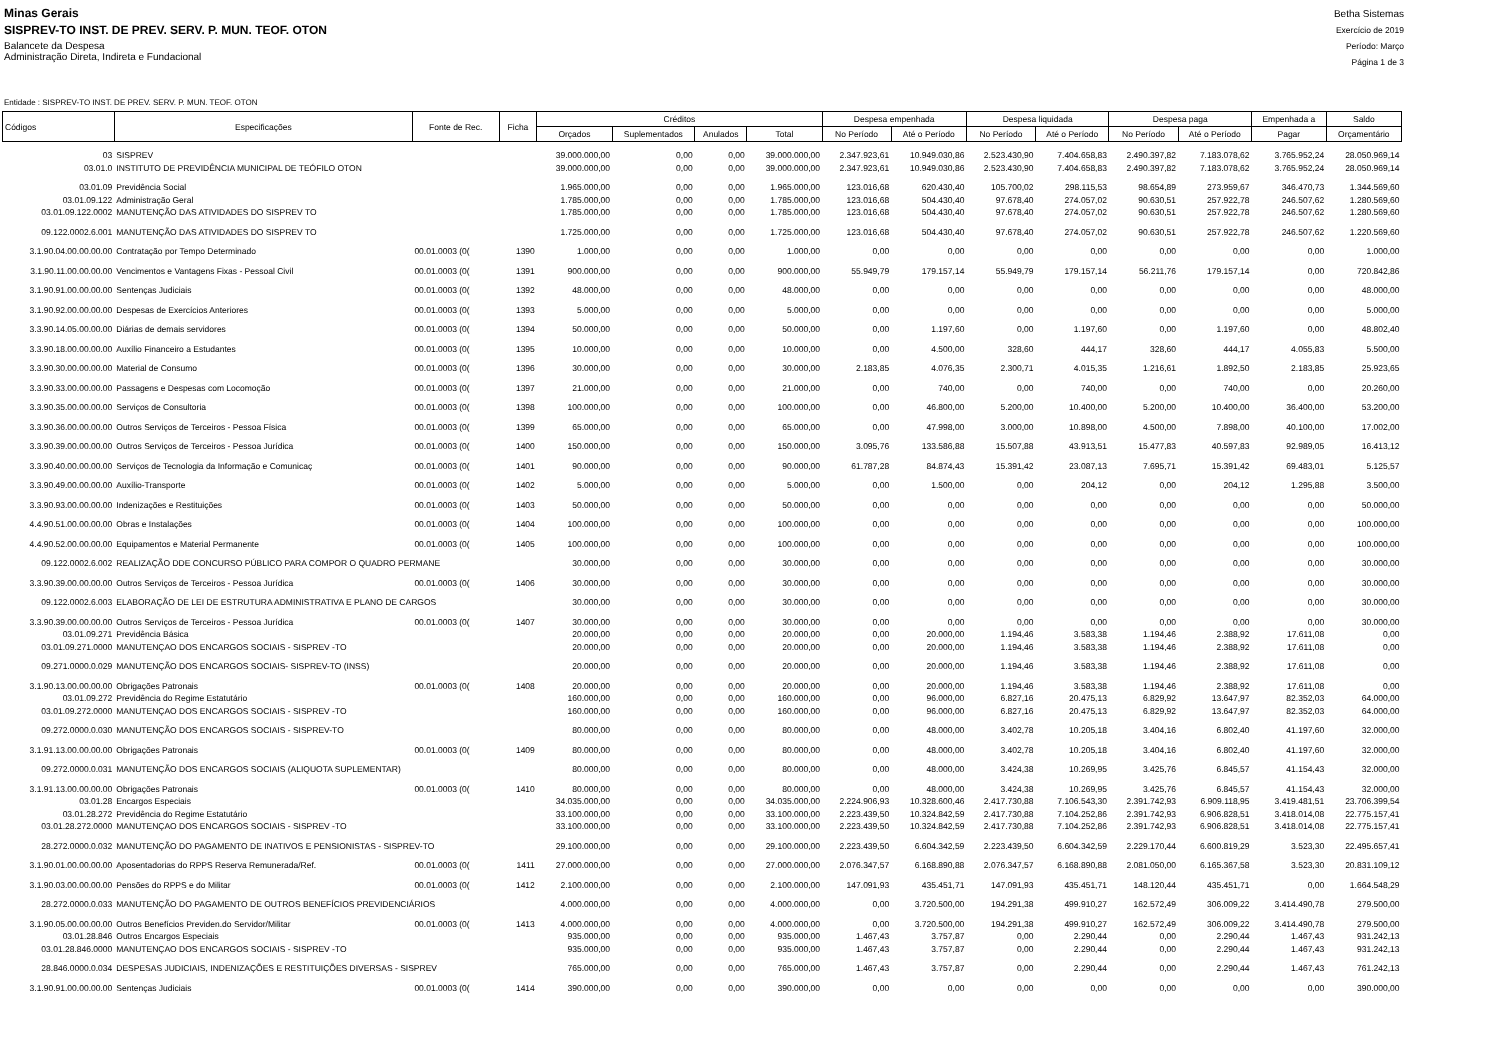Minas Gerais
SISPREV-TO INST. DE PREV. SERV. P. MUN. TEOF. OTON
Balancete da Despesa
Administração Direta, Indireta e Fundacional
Betha Sistemas
Exercício de 2019
Período: Março
Página 1 de 3
Entidade : SISPREV-TO INST. DE PREV. SERV. P. MUN. TEOF. OTON
| Códigos | Especificações | Fonte de Rec. | Ficha | Créditos | | | | Despesa empenhada | | Despesa liquidada | | Despesa paga | | Empenhada a | Saldo |
| --- | --- | --- | --- | --- | --- | --- | --- | --- | --- | --- | --- | --- | --- | --- | --- |
| | | | | Orçados | Suplementados | Anulados | Total | No Período | Até o Período | No Período | Até o Período | No Período | Até o Período | Pagar | Orçamentário |
| 03 | SISPREV | | | 39.000.000,00 | 0,00 | 0,00 | 39.000.000,00 | 2.347.923,61 | 10.949.030,86 | 2.523.430,90 | 7.404.658,83 | 2.490.397,82 | 7.183.078,62 | 3.765.952,24 | 28.050.969,14 |
| 03.01.0 | INSTITUTO DE PREVIDÊNCIA MUNICIPAL DE TEÓFILO OTON | | | 39.000.000,00 | 0,00 | 0,00 | 39.000.000,00 | 2.347.923,61 | 10.949.030,86 | 2.523.430,90 | 7.404.658,83 | 2.490.397,82 | 7.183.078,62 | 3.765.952,24 | 28.050.969,14 |
| 03.01.09 | Previdência Social | | | 1.965.000,00 | 0,00 | 0,00 | 1.965.000,00 | 123.016,68 | 620.430,40 | 105.700,02 | 298.115,53 | 98.654,89 | 273.959,67 | 346.470,73 | 1.344.569,60 |
| 03.01.09.122 | Administração Geral | | | 1.785.000,00 | 0,00 | 0,00 | 1.785.000,00 | 123.016,68 | 504.430,40 | 97.678,40 | 274.057,02 | 90.630,51 | 257.922,78 | 246.507,62 | 1.280.569,60 |
| 03.01.09.122.0002 | MANUTENÇÃO DAS ATIVIDADES DO SISPREV TO | | | 1.785.000,00 | 0,00 | 0,00 | 1.785.000,00 | 123.016,68 | 504.430,40 | 97.678,40 | 274.057,02 | 90.630,51 | 257.922,78 | 246.507,62 | 1.280.569,60 |
| 09.122.0002.6.001 | MANUTENÇÃO DAS ATIVIDADES DO SISPREV TO | | | 1.725.000,00 | 0,00 | 0,00 | 1.725.000,00 | 123.016,68 | 504.430,40 | 97.678,40 | 274.057,02 | 90.630,51 | 257.922,78 | 246.507,62 | 1.220.569,60 |
| 3.1.90.04.00.00.00.00 | Contratação por Tempo Determinado | 00.01.0003 (0( | 1390 | 1.000,00 | 0,00 | 0,00 | 1.000,00 | 0,00 | 0,00 | 0,00 | 0,00 | 0,00 | 0,00 | 0,00 | 1.000,00 |
| 3.1.90.11.00.00.00.00 | Vencimentos e Vantagens Fixas - Pessoal Civil | 00.01.0003 (0( | 1391 | 900.000,00 | 0,00 | 0,00 | 900.000,00 | 55.949,79 | 179.157,14 | 55.949,79 | 179.157,14 | 56.211,76 | 179.157,14 | 0,00 | 720.842,86 |
| 3.1.90.91.00.00.00.00 | Sentenças Judiciais | 00.01.0003 (0( | 1392 | 48.000,00 | 0,00 | 0,00 | 48.000,00 | 0,00 | 0,00 | 0,00 | 0,00 | 0,00 | 0,00 | 0,00 | 48.000,00 |
| 3.1.90.92.00.00.00.00 | Despesas de Exercícios Anteriores | 00.01.0003 (0( | 1393 | 5.000,00 | 0,00 | 0,00 | 5.000,00 | 0,00 | 0,00 | 0,00 | 0,00 | 0,00 | 0,00 | 0,00 | 5.000,00 |
| 3.3.90.14.05.00.00.00 | Diárias de demais servidores | 00.01.0003 (0( | 1394 | 50.000,00 | 0,00 | 0,00 | 50.000,00 | 0,00 | 1.197,60 | 0,00 | 1.197,60 | 0,00 | 1.197,60 | 0,00 | 48.802,40 |
| 3.3.90.18.00.00.00.00 | Auxílio Financeiro a Estudantes | 00.01.0003 (0( | 1395 | 10.000,00 | 0,00 | 0,00 | 10.000,00 | 0,00 | 4.500,00 | 328,60 | 444,17 | 328,60 | 444,17 | 4.055,83 | 5.500,00 |
| 3.3.90.30.00.00.00.00 | Material de Consumo | 00.01.0003 (0( | 1396 | 30.000,00 | 0,00 | 0,00 | 30.000,00 | 2.183,85 | 4.076,35 | 2.300,71 | 4.015,35 | 1.216,61 | 1.892,50 | 2.183,85 | 25.923,65 |
| 3.3.90.33.00.00.00.00 | Passagens e Despesas com Locomoção | 00.01.0003 (0( | 1397 | 21.000,00 | 0,00 | 0,00 | 21.000,00 | 0,00 | 740,00 | 0,00 | 740,00 | 0,00 | 740,00 | 0,00 | 20.260,00 |
| 3.3.90.35.00.00.00.00 | Serviços de Consultoria | 00.01.0003 (0( | 1398 | 100.000,00 | 0,00 | 0,00 | 100.000,00 | 0,00 | 46.800,00 | 5.200,00 | 10.400,00 | 5.200,00 | 10.400,00 | 36.400,00 | 53.200,00 |
| 3.3.90.36.00.00.00.00 | Outros Serviços de Terceiros - Pessoa Física | 00.01.0003 (0( | 1399 | 65.000,00 | 0,00 | 0,00 | 65.000,00 | 0,00 | 47.998,00 | 3.000,00 | 10.898,00 | 4.500,00 | 7.898,00 | 40.100,00 | 17.002,00 |
| 3.3.90.39.00.00.00.00 | Outros Serviços de Terceiros - Pessoa Jurídica | 00.01.0003 (0( | 1400 | 150.000,00 | 0,00 | 0,00 | 150.000,00 | 3.095,76 | 133.586,88 | 15.507,88 | 43.913,51 | 15.477,83 | 40.597,83 | 92.989,05 | 16.413,12 |
| 3.3.90.40.00.00.00.00 | Serviços de Tecnologia da Informação e Comunicaç | 00.01.0003 (0( | 1401 | 90.000,00 | 0,00 | 0,00 | 90.000,00 | 61.787,28 | 84.874,43 | 15.391,42 | 23.087,13 | 7.695,71 | 15.391,42 | 69.483,01 | 5.125,57 |
| 3.3.90.49.00.00.00.00 | Auxílio-Transporte | 00.01.0003 (0( | 1402 | 5.000,00 | 0,00 | 0,00 | 5.000,00 | 0,00 | 1.500,00 | 0,00 | 204,12 | 0,00 | 204,12 | 1.295,88 | 3.500,00 |
| 3.3.90.93.00.00.00.00 | Indenizações e Restituições | 00.01.0003 (0( | 1403 | 50.000,00 | 0,00 | 0,00 | 50.000,00 | 0,00 | 0,00 | 0,00 | 0,00 | 0,00 | 0,00 | 0,00 | 50.000,00 |
| 4.4.90.51.00.00.00.00 | Obras e Instalações | 00.01.0003 (0( | 1404 | 100.000,00 | 0,00 | 0,00 | 100.000,00 | 0,00 | 0,00 | 0,00 | 0,00 | 0,00 | 0,00 | 0,00 | 100.000,00 |
| 4.4.90.52.00.00.00.00 | Equipamentos e Material Permanente | 00.01.0003 (0( | 1405 | 100.000,00 | 0,00 | 0,00 | 100.000,00 | 0,00 | 0,00 | 0,00 | 0,00 | 0,00 | 0,00 | 0,00 | 100.000,00 |
| 09.122.0002.6.002 | REALIZAÇÃO DDE CONCURSO PÚBLICO PARA COMPOR O QUADRO PERMANE | | | 30.000,00 | 0,00 | 0,00 | 30.000,00 | 0,00 | 0,00 | 0,00 | 0,00 | 0,00 | 0,00 | 0,00 | 30.000,00 |
| 3.3.90.39.00.00.00.00 | Outros Serviços de Terceiros - Pessoa Jurídica | 00.01.0003 (0( | 1406 | 30.000,00 | 0,00 | 0,00 | 30.000,00 | 0,00 | 0,00 | 0,00 | 0,00 | 0,00 | 0,00 | 0,00 | 30.000,00 |
| 09.122.0002.6.003 | ELABORAÇÃO DE LEI DE ESTRUTURA ADMINISTRATIVA E PLANO DE CARGOS | | | 30.000,00 | 0,00 | 0,00 | 30.000,00 | 0,00 | 0,00 | 0,00 | 0,00 | 0,00 | 0,00 | 0,00 | 30.000,00 |
| 3.3.90.39.00.00.00.00 | Outros Serviços de Terceiros - Pessoa Jurídica | 00.01.0003 (0( | 1407 | 30.000,00 | 0,00 | 0,00 | 30.000,00 | 0,00 | 0,00 | 0,00 | 0,00 | 0,00 | 0,00 | 0,00 | 30.000,00 |
| 03.01.09.271 | Previdência Básica | | | 20.000,00 | 0,00 | 0,00 | 20.000,00 | 0,00 | 20.000,00 | 1.194,46 | 3.583,38 | 1.194,46 | 2.388,92 | 17.611,08 | 0,00 |
| 03.01.09.271.0000 | MANUTENÇAO DOS ENCARGOS SOCIAIS - SISPREV -TO | | | 20.000,00 | 0,00 | 0,00 | 20.000,00 | 0,00 | 20.000,00 | 1.194,46 | 3.583,38 | 1.194,46 | 2.388,92 | 17.611,08 | 0,00 |
| 09.271.0000.0.029 | MANUTENÇÃO DOS ENCARGOS SOCIAIS- SISPREV-TO (INSS) | | | 20.000,00 | 0,00 | 0,00 | 20.000,00 | 0,00 | 20.000,00 | 1.194,46 | 3.583,38 | 1.194,46 | 2.388,92 | 17.611,08 | 0,00 |
| 3.1.90.13.00.00.00.00 | Obrigações Patronais | 00.01.0003 (0( | 1408 | 20.000,00 | 0,00 | 0,00 | 20.000,00 | 0,00 | 20.000,00 | 1.194,46 | 3.583,38 | 1.194,46 | 2.388,92 | 17.611,08 | 0,00 |
| 03.01.09.272 | Previdência do Regime Estatutário | | | 160.000,00 | 0,00 | 0,00 | 160.000,00 | 0,00 | 96.000,00 | 6.827,16 | 20.475,13 | 6.829,92 | 13.647,97 | 82.352,03 | 64.000,00 |
| 03.01.09.272.0000 | MANUTENÇAO DOS ENCARGOS SOCIAIS - SISPREV -TO | | | 160.000,00 | 0,00 | 0,00 | 160.000,00 | 0,00 | 96.000,00 | 6.827,16 | 20.475,13 | 6.829,92 | 13.647,97 | 82.352,03 | 64.000,00 |
| 09.272.0000.0.030 | MANUTENÇÃO DOS ENCARGOS SOCIAIS - SISPREV-TO | | | 80.000,00 | 0,00 | 0,00 | 80.000,00 | 0,00 | 48.000,00 | 3.402,78 | 10.205,18 | 3.404,16 | 6.802,40 | 41.197,60 | 32.000,00 |
| 3.1.91.13.00.00.00.00 | Obrigações Patronais | 00.01.0003 (0( | 1409 | 80.000,00 | 0,00 | 0,00 | 80.000,00 | 0,00 | 48.000,00 | 3.402,78 | 10.205,18 | 3.404,16 | 6.802,40 | 41.197,60 | 32.000,00 |
| 09.272.0000.0.031 | MANUTENÇÃO DOS ENCARGOS SOCIAIS (ALIQUOTA SUPLEMENTAR) | | | 80.000,00 | 0,00 | 0,00 | 80.000,00 | 0,00 | 48.000,00 | 3.424,38 | 10.269,95 | 3.425,76 | 6.845,57 | 41.154,43 | 32.000,00 |
| 3.1.91.13.00.00.00.00 | Obrigações Patronais | 00.01.0003 (0( | 1410 | 80.000,00 | 0,00 | 0,00 | 80.000,00 | 0,00 | 48.000,00 | 3.424,38 | 10.269,95 | 3.425,76 | 6.845,57 | 41.154,43 | 32.000,00 |
| 03.01.28 | Encargos Especiais | | | 34.035.000,00 | 0,00 | 0,00 | 34.035.000,00 | 2.224.906,93 | 10.328.600,46 | 2.417.730,88 | 7.106.543,30 | 2.391.742,93 | 6.909.118,95 | 3.419.481,51 | 23.706.399,54 |
| 03.01.28.272 | Previdência do Regime Estatutário | | | 33.100.000,00 | 0,00 | 0,00 | 33.100.000,00 | 2.223.439,50 | 10.324.842,59 | 2.417.730,88 | 7.104.252,86 | 2.391.742,93 | 6.906.828,51 | 3.418.014,08 | 22.775.157,41 |
| 03.01.28.272.0000 | MANUTENÇAO DOS ENCARGOS SOCIAIS - SISPREV -TO | | | 33.100.000,00 | 0,00 | 0,00 | 33.100.000,00 | 2.223.439,50 | 10.324.842,59 | 2.417.730,88 | 7.104.252,86 | 2.391.742,93 | 6.906.828,51 | 3.418.014,08 | 22.775.157,41 |
| 28.272.0000.0.032 | MANUTENÇÃO DO PAGAMENTO DE INATIVOS E PENSIONISTAS - SISPREV-TO | | | 29.100.000,00 | 0,00 | 0,00 | 29.100.000,00 | 2.223.439,50 | 6.604.342,59 | 2.223.439,50 | 6.604.342,59 | 2.229.170,44 | 6.600.819,29 | 3.523,30 | 22.495.657,41 |
| 3.1.90.01.00.00.00.00 | Aposentadorias do RPPS Reserva Remunerada/Ref. | 00.01.0003 (0( | 1411 | 27.000.000,00 | 0,00 | 0,00 | 27.000.000,00 | 2.076.347,57 | 6.168.890,88 | 2.076.347,57 | 6.168.890,88 | 2.081.050,00 | 6.165.367,58 | 3.523,30 | 20.831.109,12 |
| 3.1.90.03.00.00.00.00 | Pensões do RPPS e do Militar | 00.01.0003 (0( | 1412 | 2.100.000,00 | 0,00 | 0,00 | 2.100.000,00 | 147.091,93 | 435.451,71 | 147.091,93 | 435.451,71 | 148.120,44 | 435.451,71 | 0,00 | 1.664.548,29 |
| 28.272.0000.0.033 | MANUTENÇÃO DO PAGAMENTO DE OUTROS BENEFÍCIOS PREVIDENCIÁRIOS | | | 4.000.000,00 | 0,00 | 0,00 | 4.000.000,00 | 0,00 | 3.720.500,00 | 194.291,38 | 499.910,27 | 162.572,49 | 306.009,22 | 3.414.490,78 | 279.500,00 |
| 3.1.90.05.00.00.00.00 | Outros Benefícios Previden.do Servidor/Militar | 00.01.0003 (0( | 1413 | 4.000.000,00 | 0,00 | 0,00 | 4.000.000,00 | 0,00 | 3.720.500,00 | 194.291,38 | 499.910,27 | 162.572,49 | 306.009,22 | 3.414.490,78 | 279.500,00 |
| 03.01.28.846 | Outros Encargos Especiais | | | 935.000,00 | 0,00 | 0,00 | 935.000,00 | 1.467,43 | 3.757,87 | 0,00 | 2.290,44 | 0,00 | 2.290,44 | 1.467,43 | 931.242,13 |
| 03.01.28.846.0000 | MANUTENÇAO DOS ENCARGOS SOCIAIS - SISPREV -TO | | | 935.000,00 | 0,00 | 0,00 | 935.000,00 | 1.467,43 | 3.757,87 | 0,00 | 2.290,44 | 0,00 | 2.290,44 | 1.467,43 | 931.242,13 |
| 28.846.0000.0.034 | DESPESAS JUDICIAIS, INDENIZAÇÕES E RESTITUIÇÕES DIVERSAS - SISPREV | | | 765.000,00 | 0,00 | 0,00 | 765.000,00 | 1.467,43 | 3.757,87 | 0,00 | 2.290,44 | 0,00 | 2.290,44 | 1.467,43 | 761.242,13 |
| 3.1.90.91.00.00.00.00 | Sentenças Judiciais | 00.01.0003 (0( | 1414 | 390.000,00 | 0,00 | 0,00 | 390.000,00 | 0,00 | 0,00 | 0,00 | 0,00 | 0,00 | 0,00 | 0,00 | 390.000,00 |